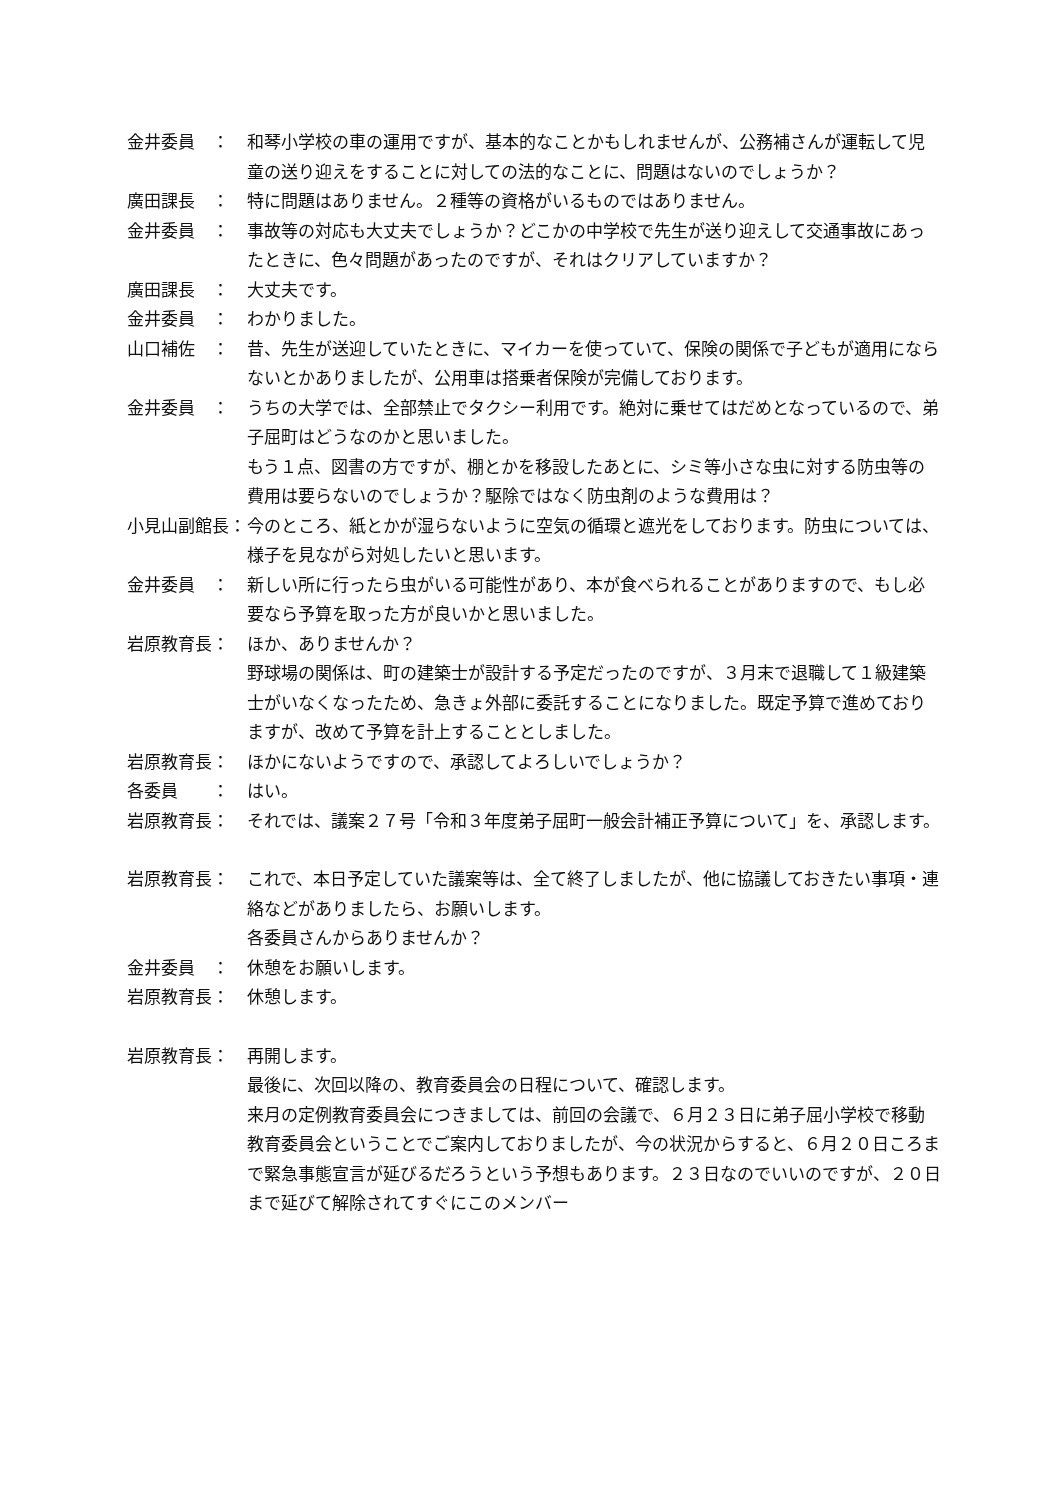金井委員　： 和琴小学校の車の運用ですが、基本的なことかもしれませんが、公務補さんが運転して児童の送り迎えをすることに対しての法的なことに、問題はないのでしょうか？
廣田課長　： 特に問題はありません。２種等の資格がいるものではありません。
金井委員　： 事故等の対応も大丈夫でしょうか？どこかの中学校で先生が送り迎えして交通事故にあったときに、色々問題があったのですが、それはクリアしていますか？
廣田課長　： 大丈夫です。
金井委員　： わかりました。
山口補佐　： 昔、先生が送迎していたときに、マイカーを使っていて、保険の関係で子どもが適用にならないとかありましたが、公用車は搭乗者保険が完備しております。
金井委員　： うちの大学では、全部禁止でタクシー利用です。絶対に乗せてはだめとなっているので、弟子屈町はどうなのかと思いました。
もう１点、図書の方ですが、棚とかを移設したあとに、シミ等小さな虫に対する防虫等の費用は要らないのでしょうか？駆除ではなく防虫剤のような費用は？
小見山副館長： 今のところ、紙とかが湿らないように空気の循環と遮光をしております。防虫については、様子を見ながら対処したいと思います。
金井委員　： 新しい所に行ったら虫がいる可能性があり、本が食べられることがありますので、もし必要なら予算を取った方が良いかと思いました。
岩原教育長： ほか、ありませんか？
野球場の関係は、町の建築士が設計する予定だったのですが、３月末で退職して１級建築士がいなくなったため、急きょ外部に委託することになりました。既定予算で進めておりますが、改めて予算を計上することとしました。
岩原教育長： ほかにないようですので、承認してよろしいでしょうか？
各委員　　： はい。
岩原教育長： それでは、議案２７号「令和３年度弟子屈町一般会計補正予算について」を、承認します。
岩原教育長： これで、本日予定していた議案等は、全て終了しましたが、他に協議しておきたい事項・連絡などがありましたら、お願いします。
各委員さんからありませんか？
金井委員　： 休憩をお願いします。
岩原教育長： 休憩します。
岩原教育長： 再開します。
最後に、次回以降の、教育委員会の日程について、確認します。
来月の定例教育委員会につきましては、前回の会議で、６月２３日に弟子屈小学校で移動教育委員会ということでご案内しておりましたが、今の状況からすると、６月２０日ころまで緊急事態宣言が延びるだろうという予想もあります。２３日なのでいいのですが、２０日まで延びて解除されてすぐにこのメンバー